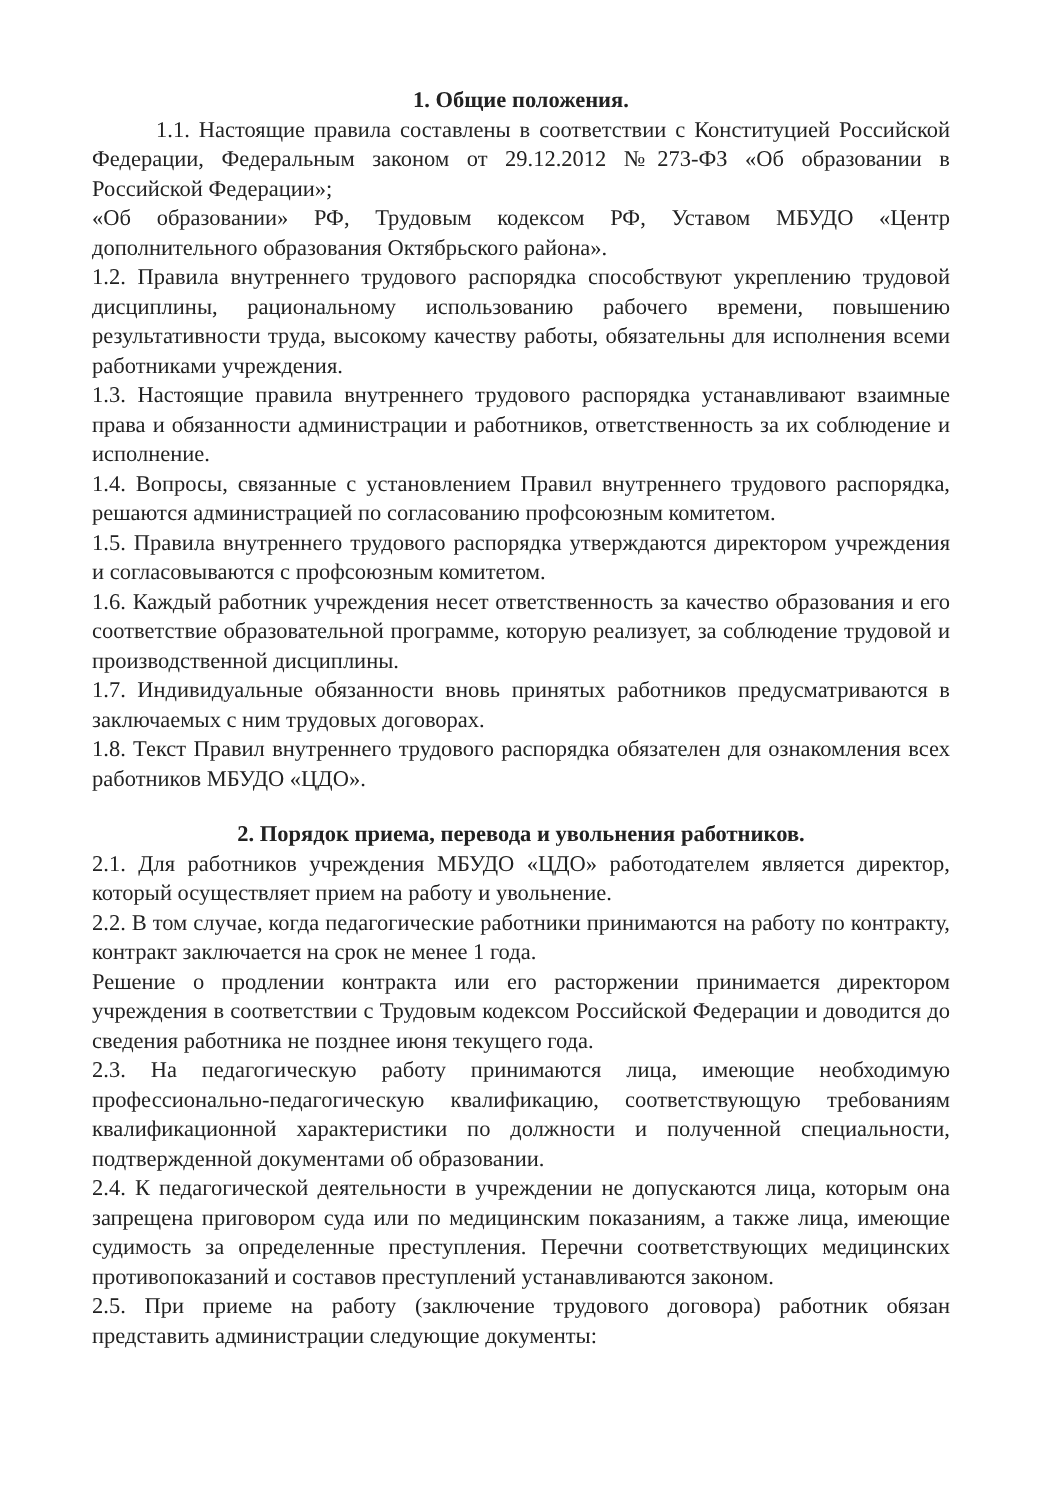1. Общие положения.
1.1. Настоящие правила составлены в соответствии с Конституцией Российской Федерации, Федеральным законом от 29.12.2012 №273-ФЗ «Об образовании в Российской Федерации»;
«Об образовании» РФ, Трудовым кодексом РФ, Уставом МБУДО «Центр дополнительного образования Октябрьского района».
1.2. Правила внутреннего трудового распорядка способствуют укреплению трудовой дисциплины, рациональному использованию рабочего времени, повышению результативности труда, высокому качеству работы, обязательны для исполнения всеми работниками учреждения.
1.3. Настоящие правила внутреннего трудового распорядка устанавливают взаимные права и обязанности администрации и работников, ответственность за их соблюдение и исполнение.
1.4. Вопросы, связанные с установлением Правил внутреннего трудового распорядка, решаются администрацией по согласованию профсоюзным комитетом.
1.5. Правила внутреннего трудового распорядка утверждаются директором учреждения и согласовываются с профсоюзным комитетом.
1.6. Каждый работник учреждения несет ответственность за качество образования и его соответствие образовательной программе, которую реализует, за соблюдение трудовой и производственной дисциплины.
1.7. Индивидуальные обязанности вновь принятых работников предусматриваются в заключаемых с ним трудовых договорах.
1.8. Текст Правил внутреннего трудового распорядка обязателен для ознакомления всех работников МБУДО «ЦДО».
2. Порядок приема, перевода и увольнения работников.
2.1. Для работников учреждения МБУДО «ЦДО» работодателем является директор, который осуществляет прием на работу и увольнение.
2.2. В том случае, когда педагогические работники принимаются на работу по контракту, контракт заключается на срок не менее 1 года.
Решение о продлении контракта или его расторжении принимается директором учреждения в соответствии с Трудовым кодексом Российской Федерации и доводится до сведения работника не позднее июня текущего года.
2.3. На педагогическую работу принимаются лица, имеющие необходимую профессионально-педагогическую квалификацию, соответствующую требованиям квалификационной характеристики по должности и полученной специальности, подтвержденной документами об образовании.
2.4. К педагогической деятельности в учреждении не допускаются лица, которым она запрещена приговором суда или по медицинским показаниям, а также лица, имеющие судимость за определенные преступления. Перечни соответствующих медицинских противопоказаний и составов преступлений устанавливаются законом.
2.5. При приеме на работу (заключение трудового договора) работник обязан представить администрации следующие документы: